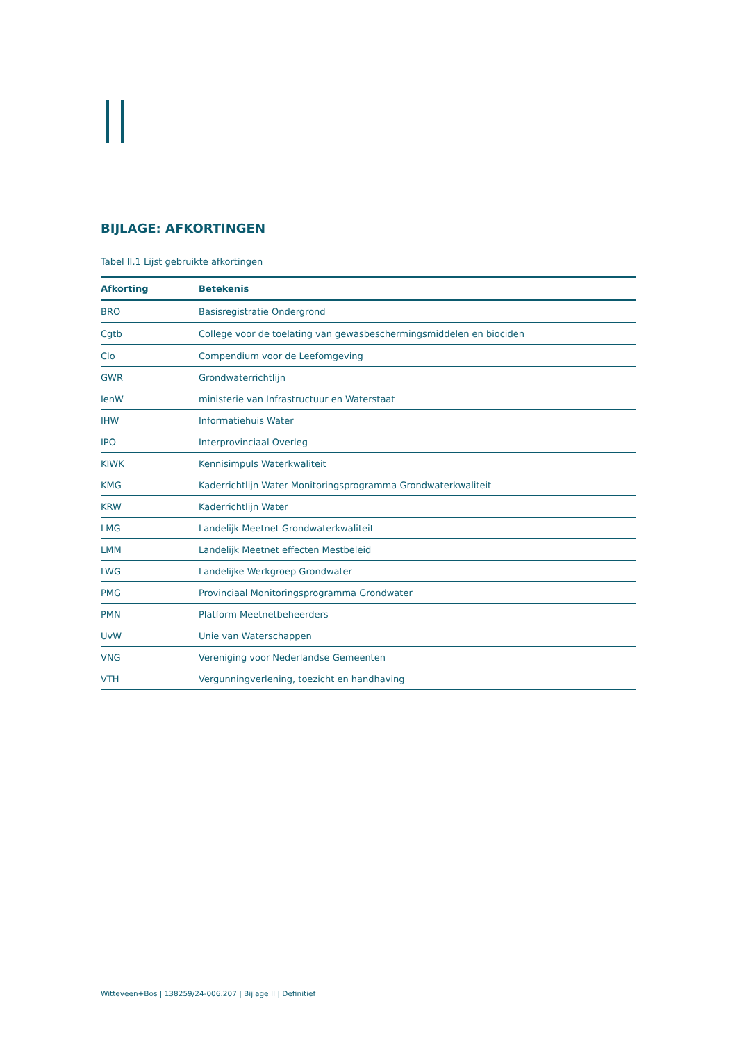BIJLAGE: AFKORTINGEN
Tabel II.1 Lijst gebruikte afkortingen
| Afkorting | Betekenis |
| --- | --- |
| BRO | Basisregistratie Ondergrond |
| Cgtb | College voor de toelating van gewasbeschermingsmiddelen en biociden |
| Clo | Compendium voor de Leefomgeving |
| GWR | Grondwaterrichtlijn |
| IenW | ministerie van Infrastructuur en Waterstaat |
| IHW | Informatiehuis Water |
| IPO | Interprovinciaal Overleg |
| KIWK | Kennisimpuls Waterkwaliteit |
| KMG | Kaderrichtlijn Water Monitoringsprogramma Grondwaterkwaliteit |
| KRW | Kaderrichtlijn Water |
| LMG | Landelijk Meetnet Grondwaterkwaliteit |
| LMM | Landelijk Meetnet effecten Mestbeleid |
| LWG | Landelijke Werkgroep Grondwater |
| PMG | Provinciaal Monitoringsprogramma Grondwater |
| PMN | Platform Meetnetbeheerders |
| UvW | Unie van Waterschappen |
| VNG | Vereniging voor Nederlandse Gemeenten |
| VTH | Vergunningverlening, toezicht en handhaving |
Witteveen+Bos | 138259/24-006.207 | Bijlage II | Definitief